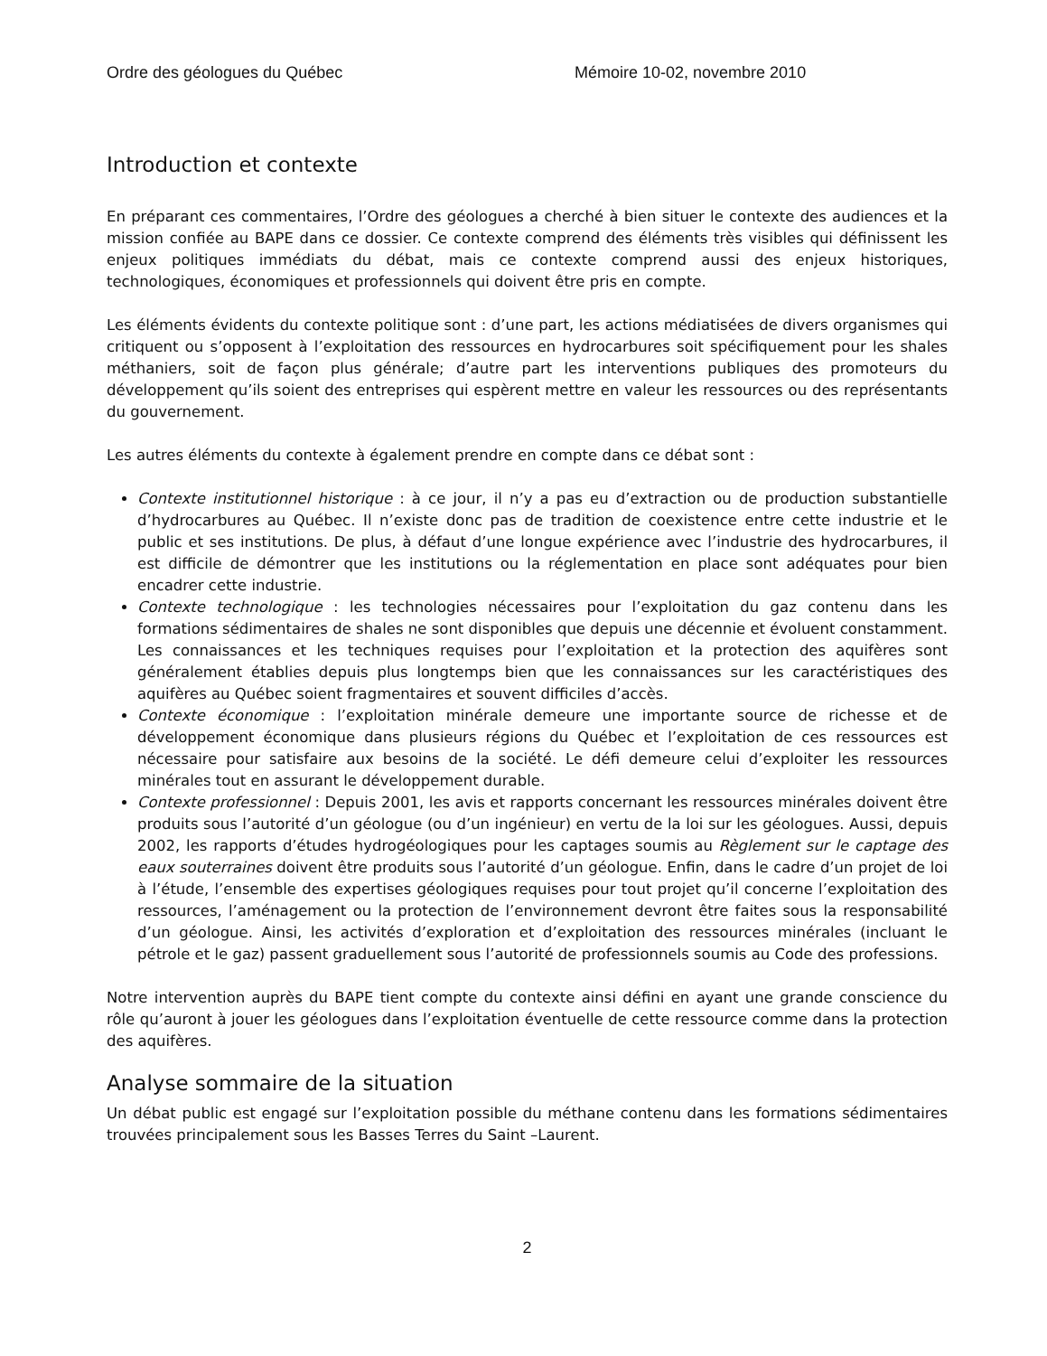Ordre des géologues du Québec Mémoire 10-02, novembre 2010
Introduction et contexte
En préparant ces commentaires, l’Ordre des géologues a cherché à bien situer le contexte des audiences et la mission confiée au BAPE dans ce dossier. Ce contexte comprend des éléments très visibles qui définissent les enjeux politiques immédiats du débat, mais ce contexte comprend aussi des enjeux historiques, technologiques, économiques et professionnels qui doivent être pris en compte.
Les éléments évidents du contexte politique sont : d’une part, les actions médiatisées de divers organismes qui critiquent ou s’opposent à l’exploitation des ressources en hydrocarbures soit spécifiquement pour les shales méthaniers, soit de façon plus générale; d’autre part les interventions publiques des promoteurs du développement qu’ils soient des entreprises qui espèrent mettre en valeur les ressources ou des représentants du gouvernement.
Les autres éléments du contexte à également prendre en compte dans ce débat sont :
Contexte institutionnel historique : à ce jour, il n’y a pas eu d’extraction ou de production substantielle d’hydrocarbures au Québec. Il n’existe donc pas de tradition de coexistence entre cette industrie et le public et ses institutions. De plus, à défaut d’une longue expérience avec l’industrie des hydrocarbures, il est difficile de démontrer que les institutions ou la réglementation en place sont adéquates pour bien encadrer cette industrie.
Contexte technologique : les technologies nécessaires pour l’exploitation du gaz contenu dans les formations sédimentaires de shales ne sont disponibles que depuis une décennie et évoluent constamment. Les connaissances et les techniques requises pour l’exploitation et la protection des aquifères sont généralement établies depuis plus longtemps bien que les connaissances sur les caractéristiques des aquifères au Québec soient fragmentaires et souvent difficiles d’accès.
Contexte économique : l’exploitation minérale demeure une importante source de richesse et de développement économique dans plusieurs régions du Québec et l’exploitation de ces ressources est nécessaire pour satisfaire aux besoins de la société. Le défi demeure celui d’exploiter les ressources minérales tout en assurant le développement durable.
Contexte professionnel : Depuis 2001, les avis et rapports concernant les ressources minérales doivent être produits sous l’autorité d’un géologue (ou d’un ingénieur) en vertu de la loi sur les géologues. Aussi, depuis 2002, les rapports d’études hydrogéologiques pour les captages soumis au Règlement sur le captage des eaux souterraines doivent être produits sous l’autorité d’un géologue. Enfin, dans le cadre d’un projet de loi à l’étude, l’ensemble des expertises géologiques requises pour tout projet qu’il concerne l’exploitation des ressources, l’aménagement ou la protection de l’environnement devront être faites sous la responsabilité d’un géologue. Ainsi, les activités d’exploration et d’exploitation des ressources minérales (incluant le pétrole et le gaz) passent graduellement sous l’autorité de professionnels soumis au Code des professions.
Notre intervention auprès du BAPE tient compte du contexte ainsi défini en ayant une grande conscience du rôle qu’auront à jouer les géologues dans l’exploitation éventuelle de cette ressource comme dans la protection des aquifères.
Analyse sommaire de la situation
Un débat public est engagé sur l’exploitation possible du méthane contenu dans les formations sédimentaires trouvées principalement sous les Basses Terres du Saint –Laurent.
2